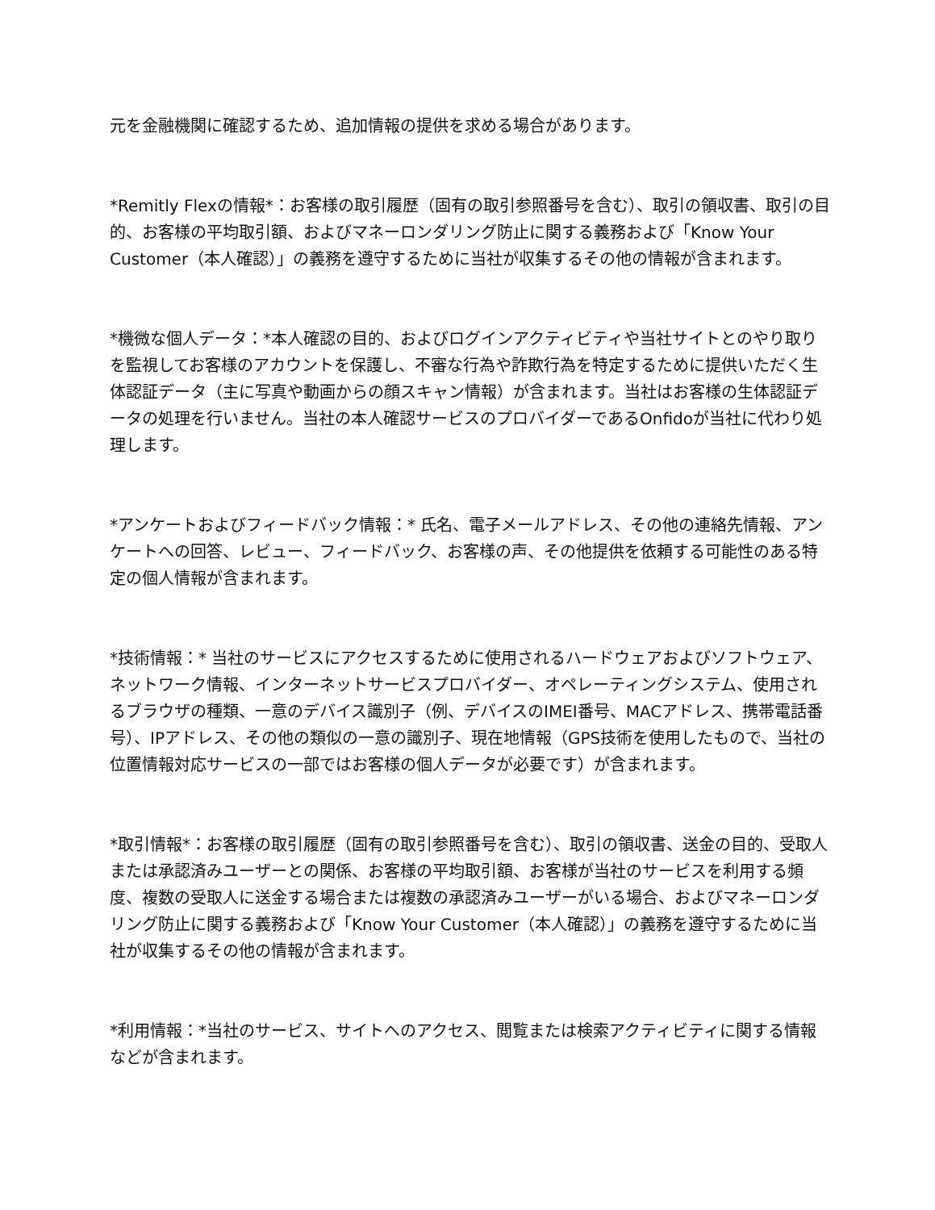元を金融機関に確認するため、追加情報の提供を求める場合があります。
*Remitly Flexの情報*：お客様の取引履歴（固有の取引参照番号を含む）、取引の領収書、取引の目的、お客様の平均取引額、およびマネーロンダリング防止に関する義務および「Know Your Customer（本人確認）」の義務を遵守するために当社が収集するその他の情報が含まれます。
*機微な個人データ：*本人確認の目的、およびログインアクティビティや当社サイトとのやり取りを監視してお客様のアカウントを保護し、不審な行為や詐欺行為を特定するために提供いただく生体認証データ（主に写真や動画からの顔スキャン情報）が含まれます。当社はお客様の生体認証データの処理を行いません。当社の本人確認サービスのプロバイダーであるOnfidoが当社に代わり処理します。
*アンケートおよびフィードバック情報：* 氏名、電子メールアドレス、その他の連絡先情報、アンケートへの回答、レビュー、フィードバック、お客様の声、その他提供を依頼する可能性のある特定の個人情報が含まれます。
*技術情報：* 当社のサービスにアクセスするために使用されるハードウェアおよびソフトウェア、ネットワーク情報、インターネットサービスプロバイダー、オペレーティングシステム、使用されるブラウザの種類、一意のデバイス識別子（例、デバイスのIMEI番号、MACアドレス、携帯電話番号）、IPアドレス、その他の類似の一意の識別子、現在地情報（GPS技術を使用したもので、当社の位置情報対応サービスの一部ではお客様の個人データが必要です）が含まれます。
*取引情報*：お客様の取引履歴（固有の取引参照番号を含む）、取引の領収書、送金の目的、受取人または承認済みユーザーとの関係、お客様の平均取引額、お客様が当社のサービスを利用する頻度、複数の受取人に送金する場合または複数の承認済みユーザーがいる場合、およびマネーロンダリング防止に関する義務および「Know Your Customer（本人確認）」の義務を遵守するために当社が収集するその他の情報が含まれます。
*利用情報：*当社のサービス、サイトへのアクセス、閲覧または検索アクティビティに関する情報などが含まれます。